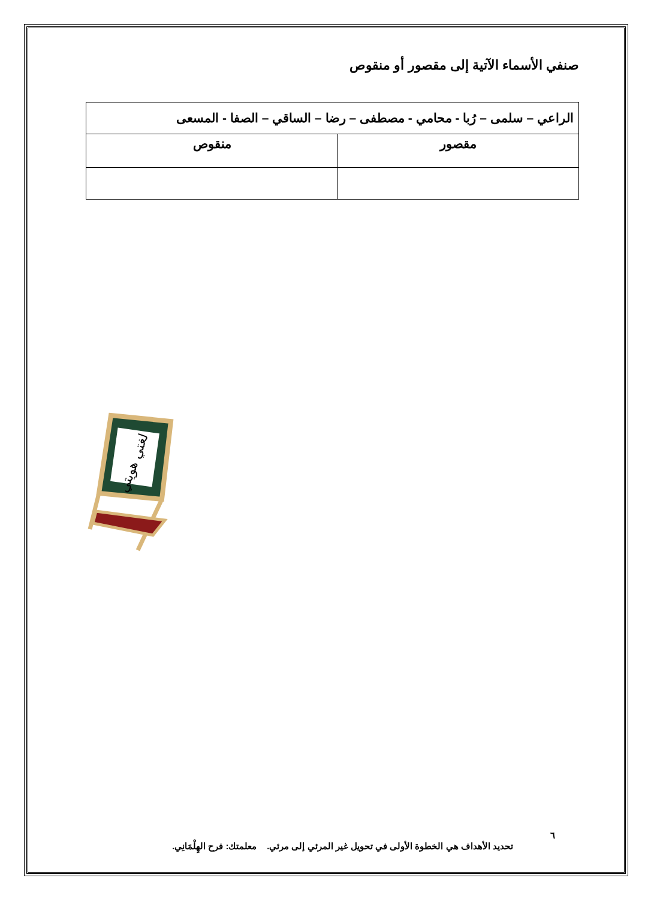صنفي الأسماء الآتية إلى مقصور أو منقوص
| الراعي – سلمى – رُبا - محامي - مصطفى – رضا – الساقي – الصفا - المسعى | |
| مقصور | منقوص |
لغتي هويتي
٦
تحديد الأهداف هي الخطوة الأولى في تحويل غير المرئي إلى مرئي. معلمتك: فرح الهِلْمَانِي.